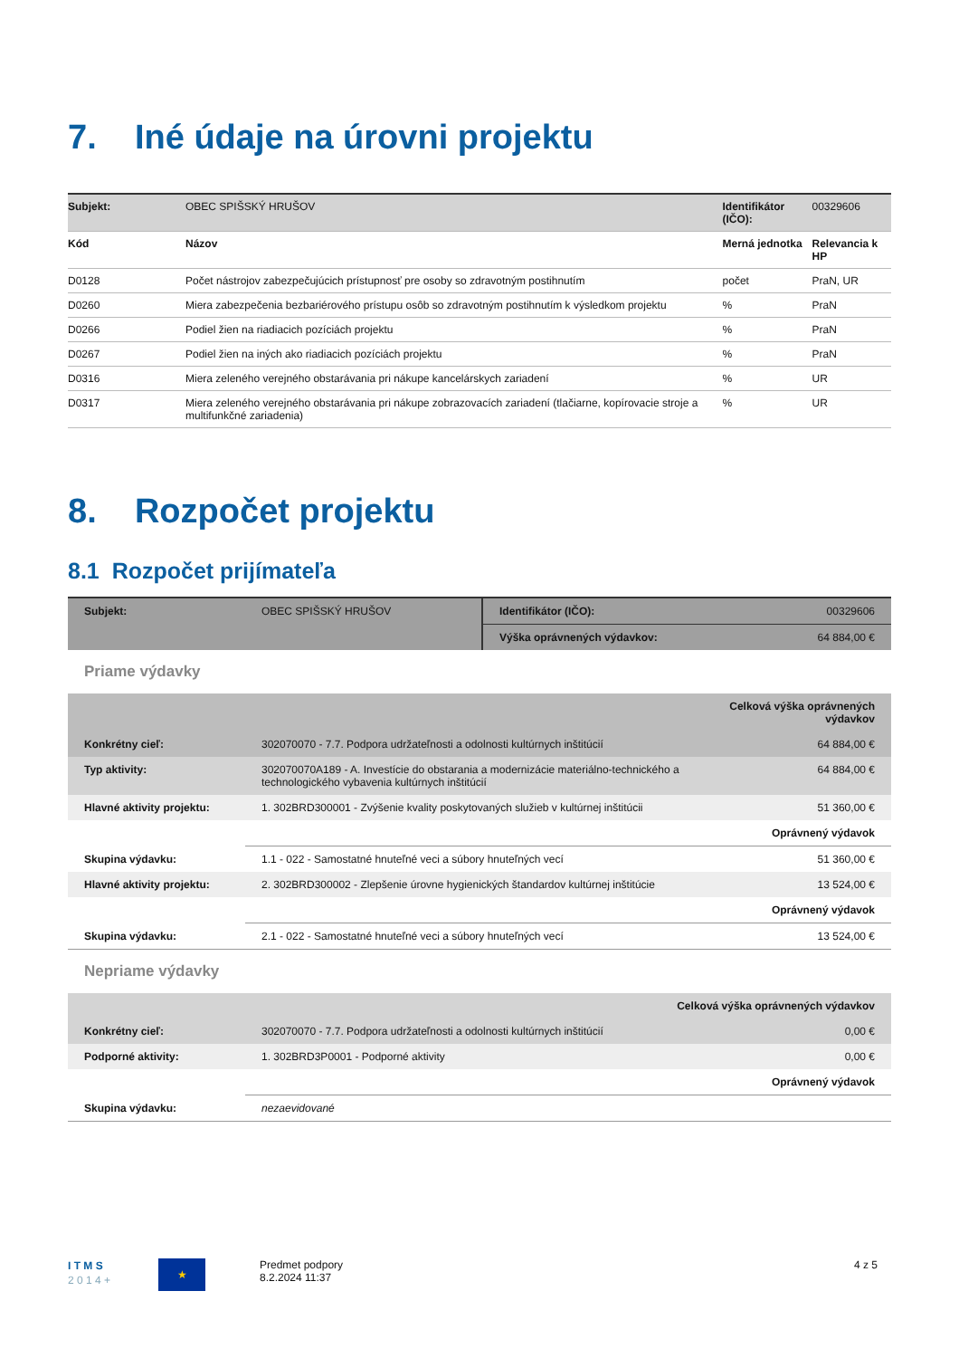7. Iné údaje na úrovni projektu
| Subjekt: | OBEC SPIŠSKÝ HRUŠOV | Identifikátor (IČO): | 00329606 |
| Kód | Názov | Merná jednotka | Relevancia k HP |
| D0128 | Počet nástrojov zabezpečujúcich prístupnosť pre osoby so zdravotným postihnutím | počet | PraN, UR |
| D0260 | Miera zabezpečenia bezbariérového prístupu osôb so zdravotným postihnutím k výsledkom projektu | % | PraN |
| D0266 | Podiel žien na riadiacich pozíciách projektu | % | PraN |
| D0267 | Podiel žien na iných ako riadiacich pozíciách projektu | % | PraN |
| D0316 | Miera zeleného verejného obstarávania pri nákupe kancelárskych zariadení | % | UR |
| D0317 | Miera zeleného verejného obstarávania pri nákupe zobrazovacích zariadení (tlačiarne, kopírovacie stroje a multifunkčné zariadenia) | % | UR |
8. Rozpočet projektu
8.1 Rozpočet prijímateľa
| Subjekt: | OBEC SPIŠSKÝ HRUŠOV | Identifikátor (IČO): | 00329606 |
| | | Výška oprávnených výdavkov: | 64 884,00 € |
Priame výdavky
| | | Celková výška oprávnených výdavkov |
| Konkrétny cieľ: | 302070070 - 7.7. Podpora udržateľnosti a odolnosti kultúrnych inštitúcií | 64 884,00 € |
| Typ aktivity: | 302070070A189 - A. Investície do obstarania a modernizácie materiálno-technického a technologického vybavenia kultúrnych inštitúcií | 64 884,00 € |
| Hlavné aktivity projektu: | 1. 302BRD300001 - Zvýšenie kvality poskytovaných služieb v kultúrnej inštitúcii | 51 360,00 € |
| | | Oprávnený výdavok |
| Skupina výdavku: | 1.1 - 022 - Samostatné hnuteľné veci a súbory hnuteľných vecí | 51 360,00 € |
| Hlavné aktivity projektu: | 2. 302BRD300002 - Zlepšenie úrovne hygienických štandardov kultúrnej inštitúcie | 13 524,00 € |
| | | Oprávnený výdavok |
| Skupina výdavku: | 2.1 - 022 - Samostatné hnuteľné veci a súbory hnuteľných vecí | 13 524,00 € |
Nepriame výdavky
| | | Celková výška oprávnených výdavkov |
| Konkrétny cieľ: | 302070070 - 7.7. Podpora udržateľnosti a odolnosti kultúrnych inštitúcií | 0,00 € |
| Podporné aktivity: | 1. 302BRD3P0001 - Podporné aktivity | 0,00 € |
| | | Oprávnený výdavok |
| Skupina výdavku: | nezaevidované | |
I T M S
2 0 1 4 +
★
Predmet podpory
8.2.2024 11:37
4 z 5